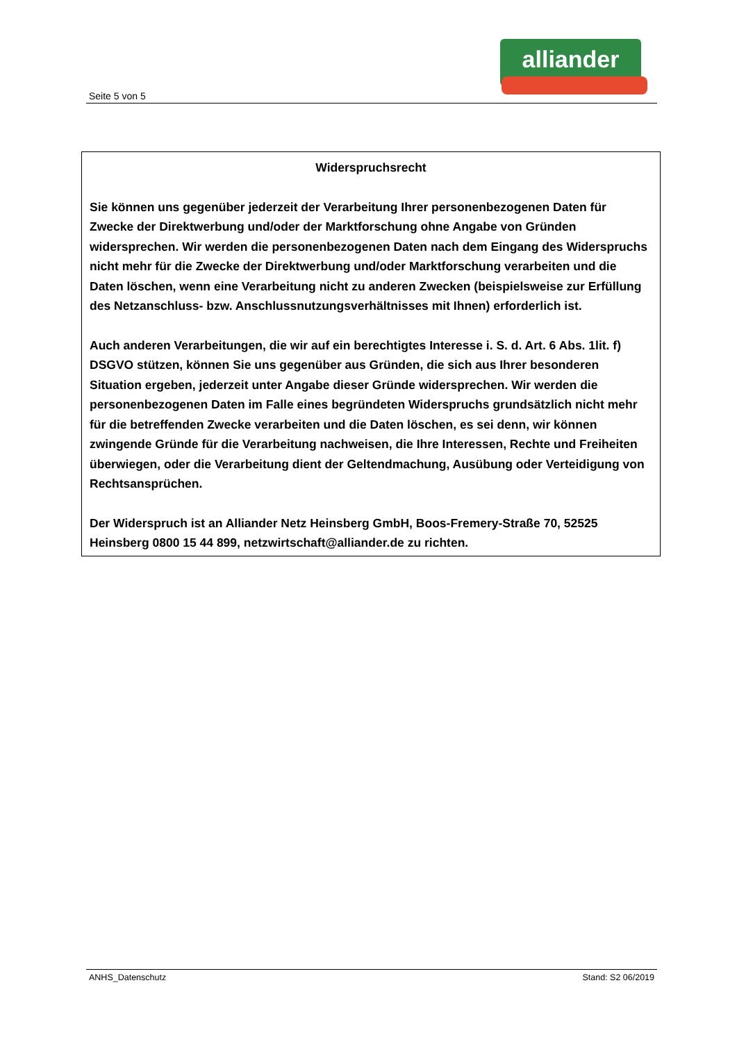Seite 5 von 5
alliander
Widerspruchsrecht
Sie können uns gegenüber jederzeit der Verarbeitung Ihrer personenbezogenen Daten für Zwecke der Direktwerbung und/oder der Marktforschung ohne Angabe von Gründen widersprechen. Wir werden die personenbezogenen Daten nach dem Eingang des Widerspruchs nicht mehr für die Zwecke der Direktwerbung und/oder Marktforschung verarbeiten und die Daten löschen, wenn eine Verarbeitung nicht zu anderen Zwecken (beispielsweise zur Erfüllung des Netzanschluss- bzw. Anschlussnutzungsverhältnisses mit Ihnen) erforderlich ist.
Auch anderen Verarbeitungen, die wir auf ein berechtigtes Interesse i. S. d. Art. 6 Abs. 1lit. f) DSGVO stützen, können Sie uns gegenüber aus Gründen, die sich aus Ihrer besonderen Situation ergeben, jederzeit unter Angabe dieser Gründe widersprechen. Wir werden die personenbezogenen Daten im Falle eines begründeten Widerspruchs grundsätzlich nicht mehr für die betreffenden Zwecke verarbeiten und die Daten löschen, es sei denn, wir können zwingende Gründe für die Verarbeitung nachweisen, die Ihre Interessen, Rechte und Freiheiten überwiegen, oder die Verarbeitung dient der Geltendmachung, Ausübung oder Verteidigung von Rechtsansprüchen.
Der Widerspruch ist an Alliander Netz Heinsberg GmbH, Boos-Fremery-Straße 70, 52525 Heinsberg 0800 15 44 899, netzwirtschaft@alliander.de zu richten.
ANHS_Datenschutz Stand: S2 06/2019